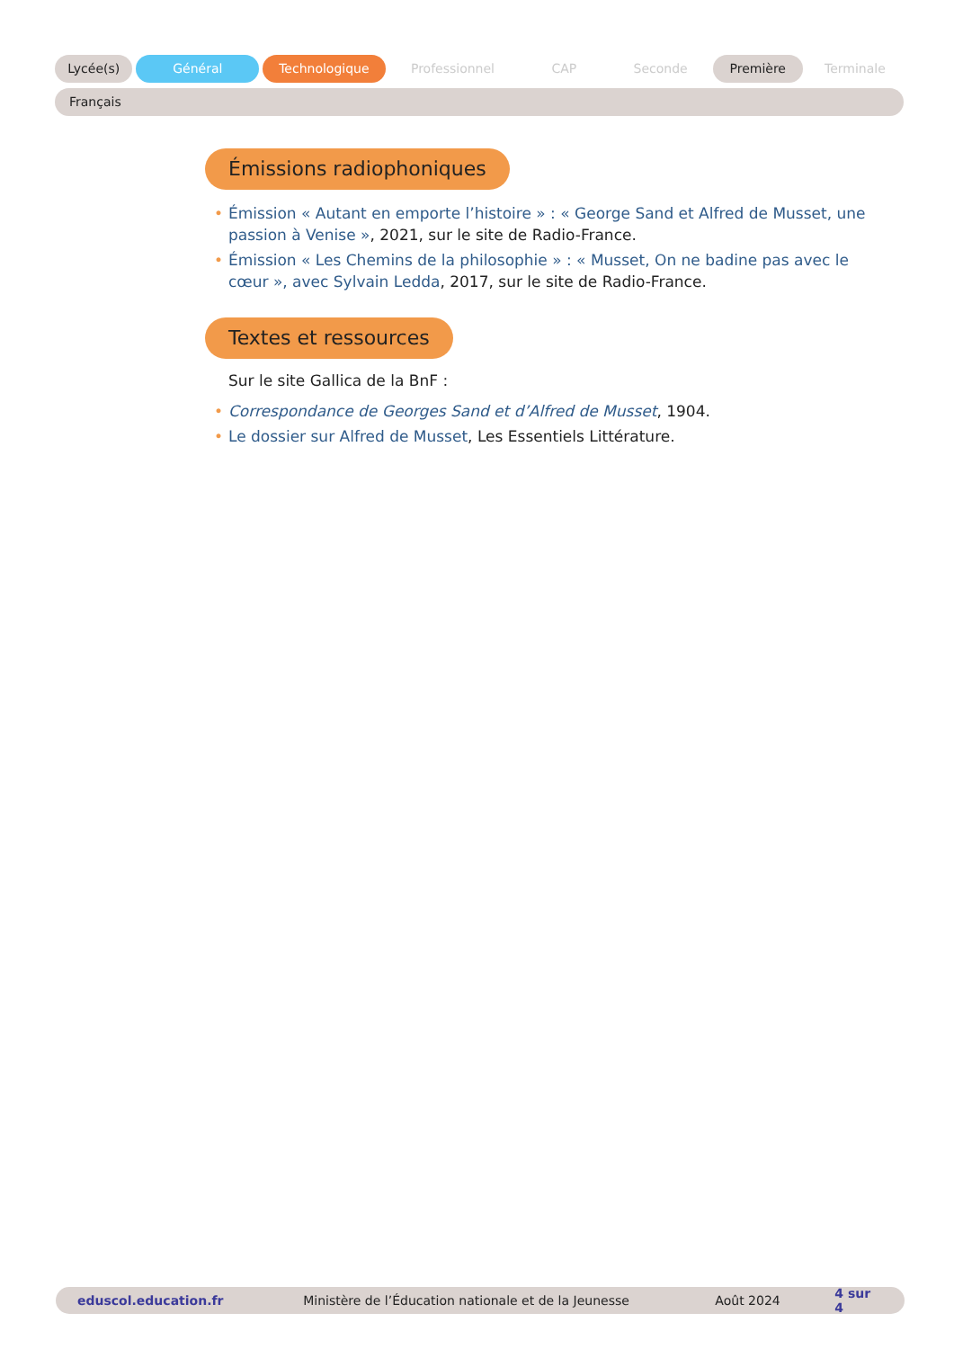Lycée(s) Général Technologique Professionnel CAP Seconde Première Terminale
Français
Émissions radiophoniques
• Émission « Autant en emporte l’histoire » : « George Sand et Alfred de Musset, une passion à Venise », 2021, sur le site de Radio-France.
• Émission « Les Chemins de la philosophie » : « Musset, On ne badine pas avec le cœur », avec Sylvain Ledda, 2017, sur le site de Radio-France.
Textes et ressources
Sur le site Gallica de la BnF :
• Correspondance de Georges Sand et d’Alfred de Musset, 1904.
• Le dossier sur Alfred de Musset, Les Essentiels Littérature.
eduscol.education.fr Ministère de l’Éducation nationale et de la Jeunesse Août 2024 4 sur 4